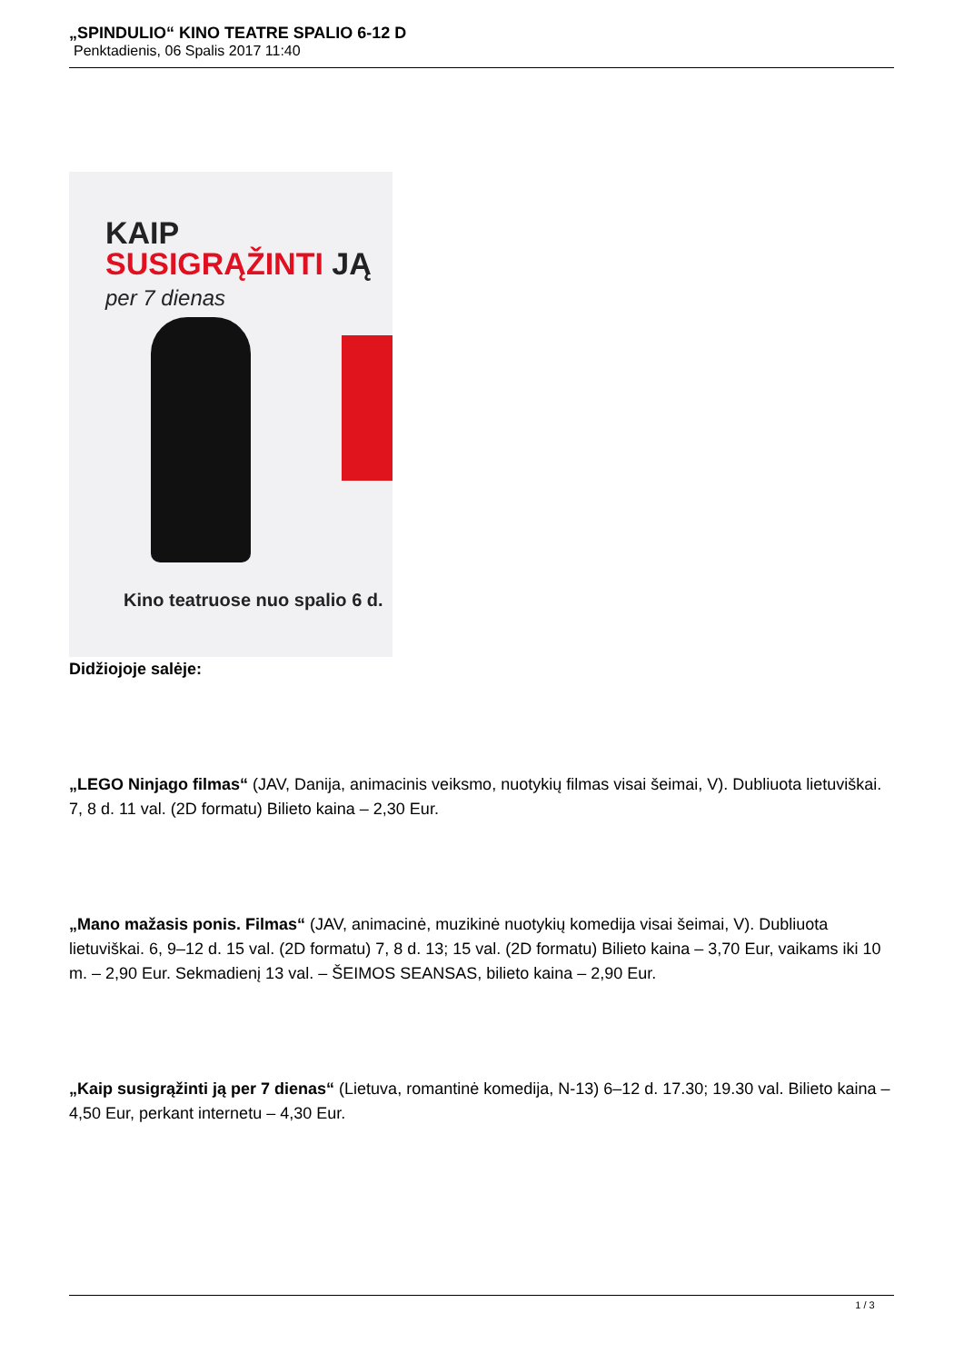„SPINDULIO“ KINO TEATRE SPALIO 6-12 D
Penktadienis, 06 Spalis 2017 11:40
KAIP
SUSIGRĄŽINTI JĄ
per 7 dienas
Kino teatruose nuo spalio 6 d.
Didžiojoje salėje:
„LEGO Ninjago filmas“ (JAV, Danija, animacinis veiksmo, nuotykių filmas visai šeimai, V). Dubliuota lietuviškai. 7, 8 d. 11 val. (2D formatu) Bilieto kaina – 2,30 Eur.
„Mano mažasis ponis. Filmas“ (JAV, animacinė, muzikinė nuotykių komedija visai šeimai, V). Dubliuota lietuviškai. 6, 9–12 d. 15 val. (2D formatu) 7, 8 d. 13; 15 val. (2D formatu) Bilieto kaina – 3,70 Eur, vaikams iki 10 m. – 2,90 Eur. Sekmadienį 13 val. – ŠEIMOS SEANSAS, bilieto kaina – 2,90 Eur.
„Kaip susigrąžinti ją per 7 dienas“ (Lietuva, romantinė komedija, N-13) 6–12 d. 17.30; 19.30 val. Bilieto kaina – 4,50 Eur, perkant internetu – 4,30 Eur.
1 / 3